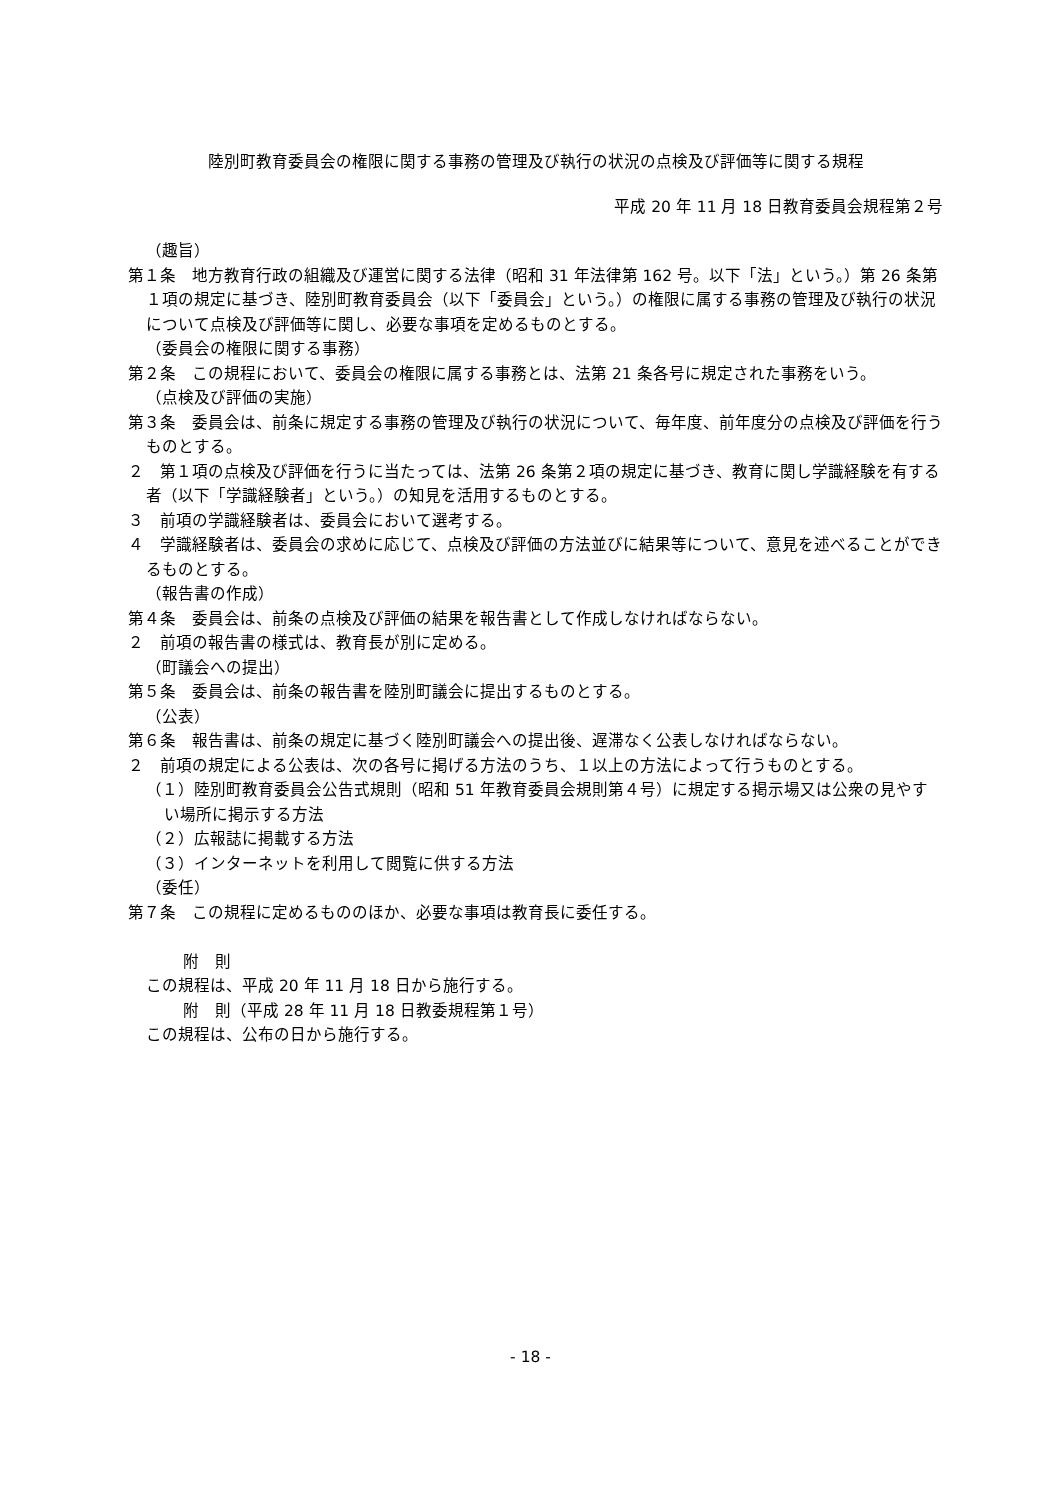陸別町教育委員会の権限に関する事務の管理及び執行の状況の点検及び評価等に関する規程
平成 20 年 11 月 18 日教育委員会規程第２号
（趣旨）
第１条　地方教育行政の組織及び運営に関する法律（昭和 31 年法律第 162 号。以下「法」という。）第 26 条第１項の規定に基づき、陸別町教育委員会（以下「委員会」という。）の権限に属する事務の管理及び執行の状況について点検及び評価等に関し、必要な事項を定めるものとする。
（委員会の権限に関する事務）
第２条　この規程において、委員会の権限に属する事務とは、法第 21 条各号に規定された事務をいう。
（点検及び評価の実施）
第３条　委員会は、前条に規定する事務の管理及び執行の状況について、毎年度、前年度分の点検及び評価を行うものとする。
２　第１項の点検及び評価を行うに当たっては、法第 26 条第２項の規定に基づき、教育に関し学識経験を有する者（以下「学識経験者」という。）の知見を活用するものとする。
３　前項の学識経験者は、委員会において選考する。
４　学識経験者は、委員会の求めに応じて、点検及び評価の方法並びに結果等について、意見を述べることができるものとする。
（報告書の作成）
第４条　委員会は、前条の点検及び評価の結果を報告書として作成しなければならない。
２　前項の報告書の様式は、教育長が別に定める。
（町議会への提出）
第５条　委員会は、前条の報告書を陸別町議会に提出するものとする。
（公表）
第６条　報告書は、前条の規定に基づく陸別町議会への提出後、遅滞なく公表しなければならない。
２　前項の規定による公表は、次の各号に掲げる方法のうち、１以上の方法によって行うものとする。
（１）陸別町教育委員会公告式規則（昭和 51 年教育委員会規則第４号）に規定する掲示場又は公衆の見やすい場所に掲示する方法
（２）広報誌に掲載する方法
（３）インターネットを利用して閲覧に供する方法
（委任）
第７条　この規程に定めるもののほか、必要な事項は教育長に委任する。
附　則
この規程は、平成 20 年 11 月 18 日から施行する。
附　則（平成 28 年 11 月 18 日教委規程第１号）
この規程は、公布の日から施行する。
- 18 -